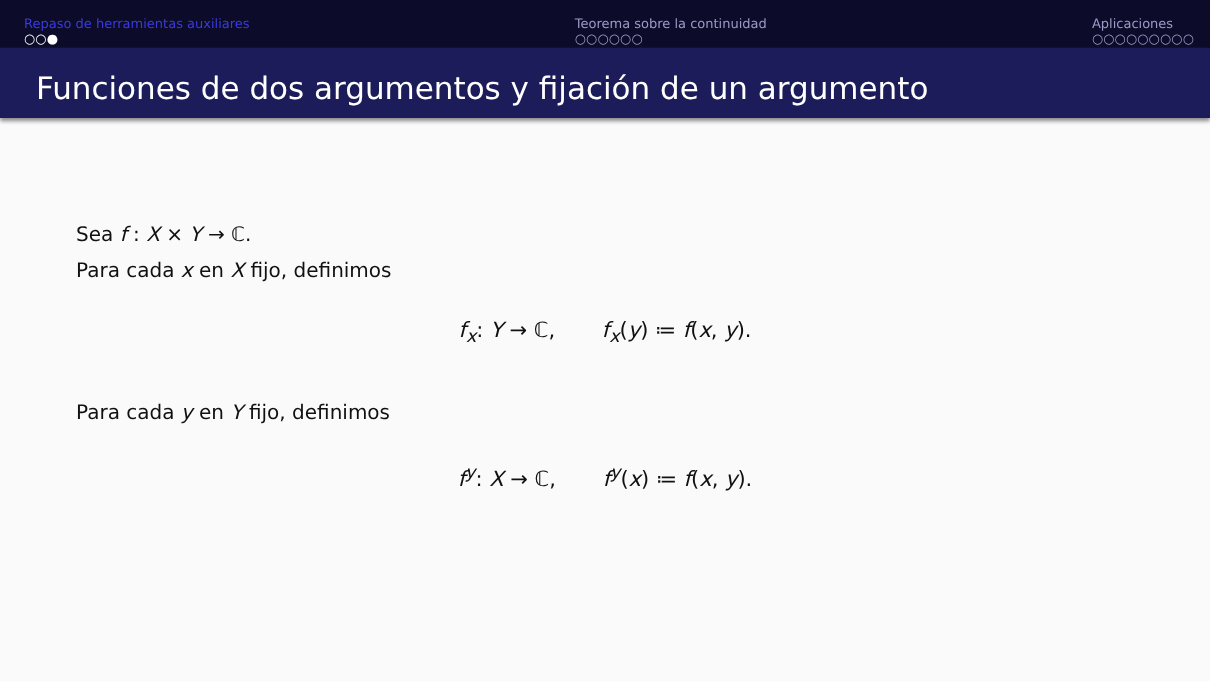Repaso de herramientas auxiliares
○○●
Teorema sobre la continuidad
○○○○○○
Aplicaciones
○○○○○○○○○
Funciones de dos argumentos y fijación de un argumento
Sea f : X × Y → ℂ.
Para cada x en X fijo, definimos
f<sub>x</sub>: Y → ℂ, f<sub>x</sub>(y) ≔ f(x, y).
Para cada y en Y fijo, definimos
f<sup>y</sup>: X → ℂ, f<sup>y</sup>(x) ≔ f(x, y).